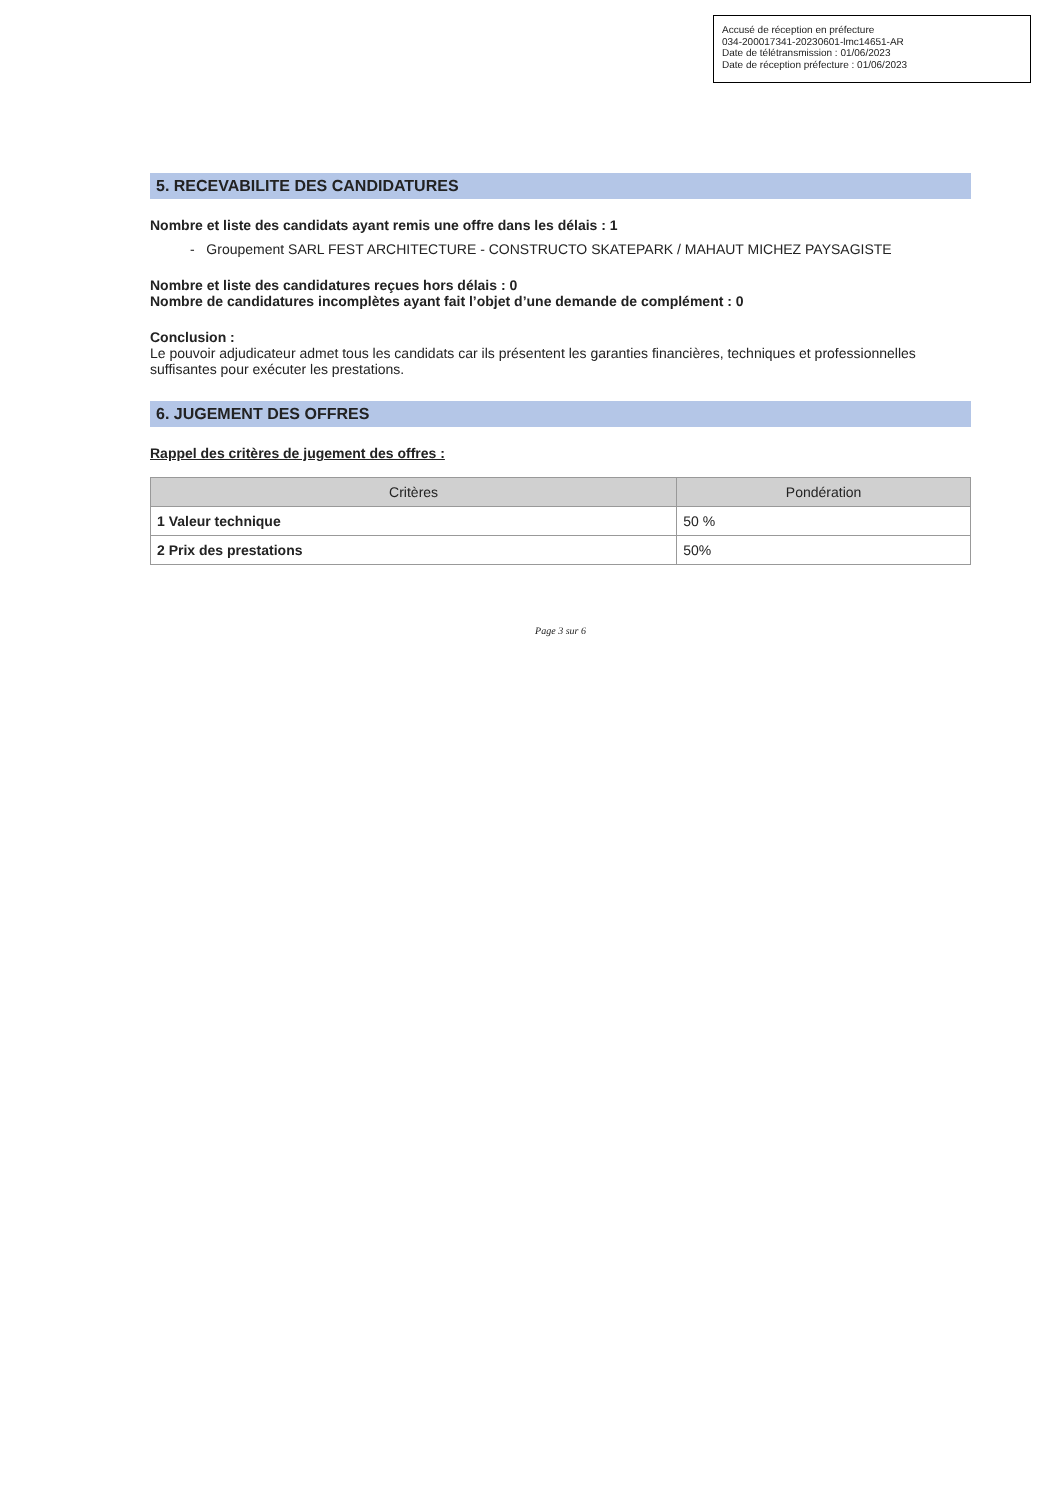Accusé de réception en préfecture
034-200017341-20230601-lmc14651-AR
Date de télétransmission : 01/06/2023
Date de réception préfecture : 01/06/2023
5. RECEVABILITE DES CANDIDATURES
Nombre et liste des candidats ayant remis une offre dans les délais : 1
- Groupement SARL FEST ARCHITECTURE - CONSTRUCTO SKATEPARK / MAHAUT MICHEZ PAYSAGISTE
Nombre et liste des candidatures reçues hors délais : 0
Nombre de candidatures incomplètes ayant fait l’objet d’une demande de complément : 0
Conclusion :
Le pouvoir adjudicateur admet tous les candidats car ils présentent les garanties financières, techniques et professionnelles suffisantes pour exécuter les prestations.
6. JUGEMENT DES OFFRES
Rappel des critères de jugement des offres :
| Critères | Pondération |
| --- | --- |
| 1 Valeur technique | 50 % |
| 2 Prix des prestations | 50% |
Page 3 sur 6